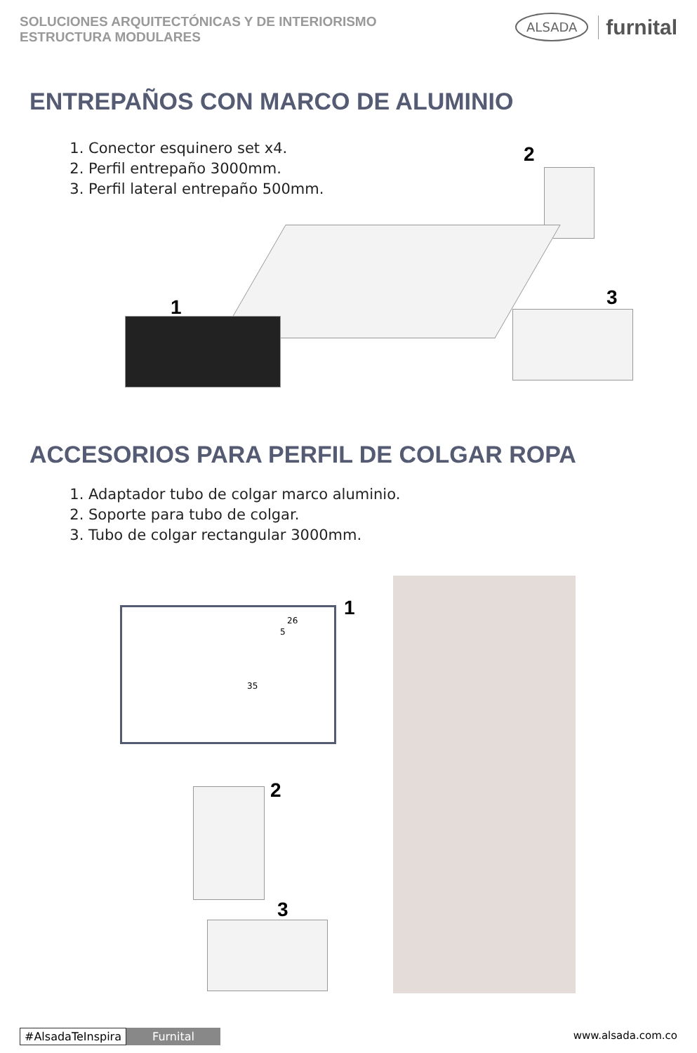SOLUCIONES ARQUITECTÓNICAS Y DE INTERIORISMO
ESTRUCTURA MODULARES
ALSADA furnital
ENTREPAÑOS CON MARCO DE ALUMINIO
1. Conector esquinero set x4.
2. Perfil entrepaño 3000mm.
3. Perfil lateral entrepaño 500mm.
2
1 3
ACCESORIOS PARA PERFIL DE COLGAR ROPA
1. Adaptador tubo de colgar marco aluminio.
2. Soporte para tubo de colgar.
3. Tubo de colgar rectangular 3000mm.
26
5
35
1
2
3
#AlsadaTeInspira Furnital www.alsada.com.co